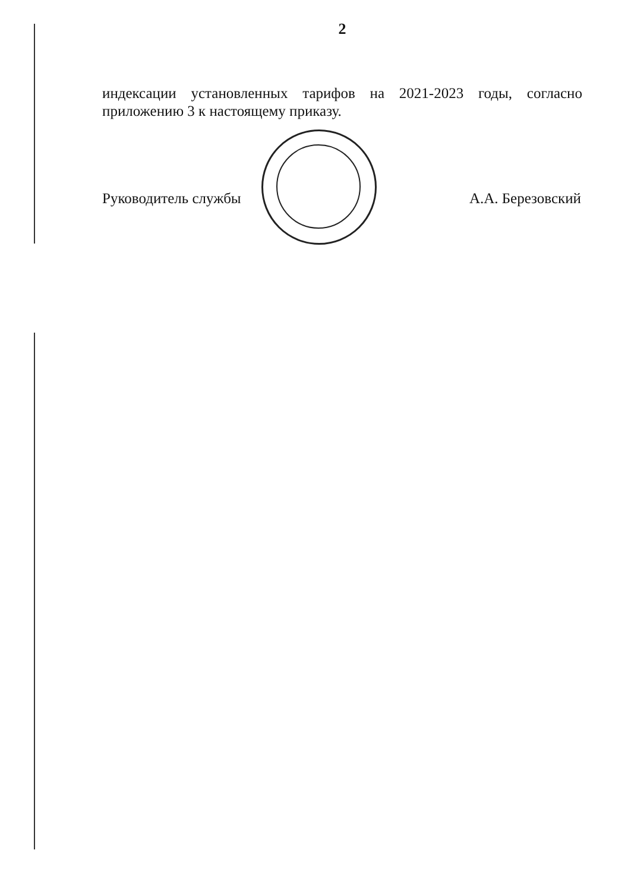2
индексации установленных тарифов на 2021-2023 годы, согласно приложению 3 к настоящему приказу.
Руководитель службы А.А. Березовский